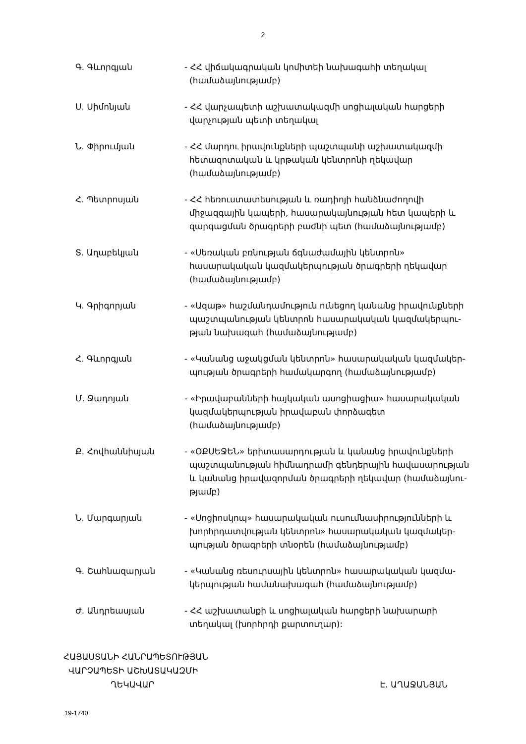2
Գ. Գևորգյան - ՀՀ վիճակագրական կոմիտեի նախագահի տեղակալ (համաձայնությամբ)
Ս. Սիմոնյան - ՀՀ վարչապետի աշխատակազմի սոցիալական հարցերի վարչության պետի տեղակալ
Ն. Փիրումյան - ՀՀ մարդու իրավունքների պաշտպանի աշխատակազմի հետազոտական և կրթական կենտրոնի ղեկավար (համաձայնությամբ)
Հ. Պետրոսյան - ՀՀ հեռուստատեսության և ռադիոյի հանձնաժողովի միջազգային կապերի, հասարակայնության հետ կապերի և զարգացման ծրագրերի բաժնի պետ (համաձայնությամբ)
Տ. Աղաբեկյան - «Սեռական բռնության ճգնաժամային կենտրոն» հասարակական կազմակերպության ծրագրերի ղեկավար (համաձայնությամբ)
Կ. Գրիգորյան - «Ազաթ» հաշմանդամություն ունեցող կանանց իրավունքների պաշտպանության կենտրոն հասարակական կազմակերպու-թյան նախագահ (համաձայնությամբ)
Հ. Գևորգյան - «Կանանց աջակցման կենտրոն» հասարակական կազմակեր-պության ծրագրերի համակարգող (համաձայնությամբ)
Մ. Ջադոյան - «Իրավաբանների հայկական ասոցիացիա» հասարակական կազմակերպության իրավաբան փորձագետ (համաձայնությամբ)
Ք. Հովհաննիսյան - «ՕՔՍԵՋԵՆ» երիտասարդության և կանանց իրավունքների պաշտպանության հիմնադրամի գենդերային հավասարության և կանանց իրավազորման ծրագրերի ղեկավար (համաձայնու-թյամբ)
Ն. Մարգարյան - «Սոցիոսկոպ» հասարակական ուսումնասիրությունների և խորհրդատվության կենտրոն» հասարակական կազմակեր-պության ծրագրերի տնօրեն (համաձայնությամբ)
Գ. Շահնազարյան - «Կանանց ռեսուրսային կենտրոն» հասարակական կազմա-կերպության համանախագահ (համաձայնությամբ)
Ժ. Անդրեասյան - ՀՀ աշխատանքի և սոցիալական հարցերի նախարարի տեղակալ (խորհրդի քարտուղար):
ՀԱՅԱՍՏԱՆԻ ՀԱՆՐԱՊԵՏՈՒԹՅԱՆ
ՎԱՐՉԱՊԵՏԻ ԱՇԽԱՏԱԿԱԶՄԻ
ՂԵԿԱՎԱՐ Է. ԱՂԱՋԱՆՅԱՆ
19-1740